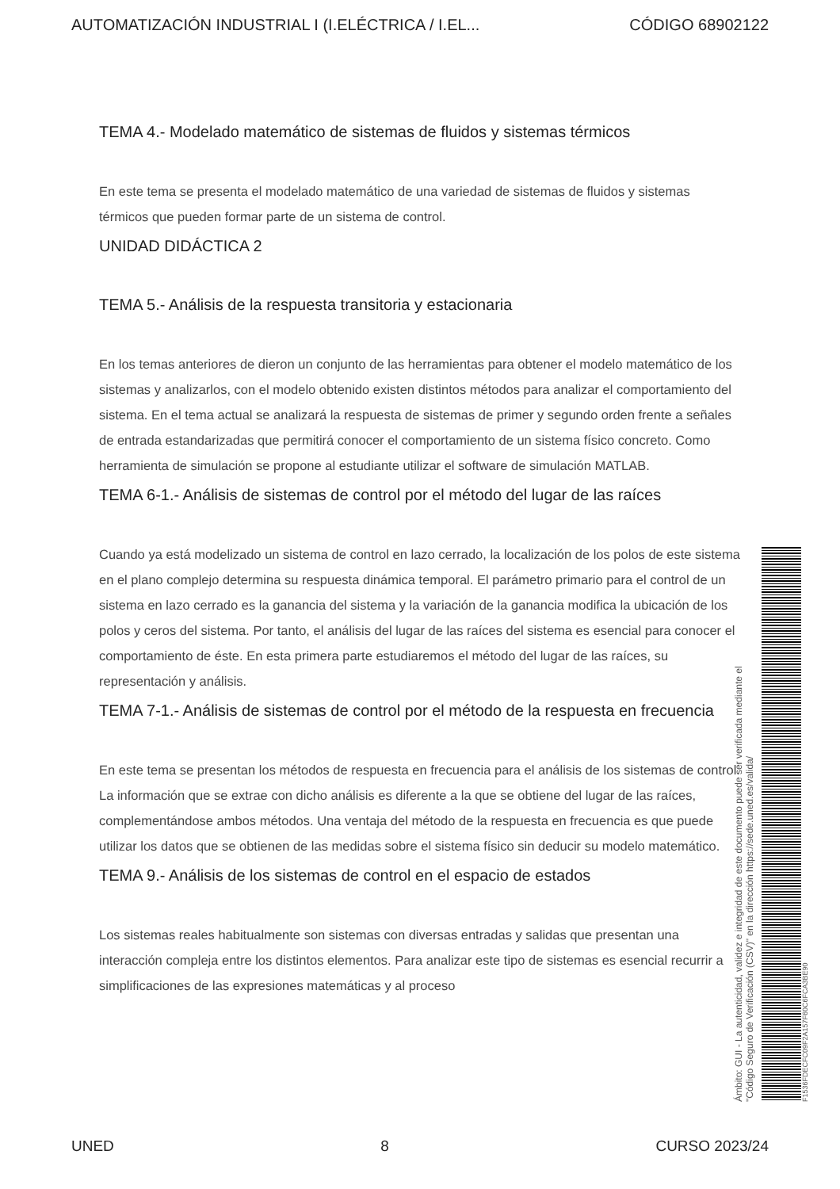AUTOMATIZACIÓN INDUSTRIAL I (I.ELÉCTRICA / I.EL... CÓDIGO 68902122
TEMA 4.- Modelado matemático de sistemas de fluidos y sistemas térmicos
En este tema se presenta el modelado matemático de una variedad de sistemas de fluidos y sistemas térmicos que pueden formar parte de un sistema de control.
UNIDAD DIDÁCTICA 2
TEMA 5.- Análisis de la respuesta transitoria y estacionaria
En los temas anteriores de dieron un conjunto de las herramientas para obtener el modelo matemático de los sistemas y analizarlos, con el modelo obtenido existen distintos métodos para analizar el comportamiento del sistema. En el tema actual se analizará la respuesta de sistemas de primer y segundo orden frente a señales de entrada estandarizadas que permitirá conocer el comportamiento de un sistema físico concreto. Como herramienta de simulación se propone al estudiante utilizar el software de simulación MATLAB.
TEMA 6-1.- Análisis de sistemas de control por el método del lugar de las raíces
Cuando ya está modelizado un sistema de control en lazo cerrado, la localización de los polos de este sistema en el plano complejo determina su respuesta dinámica temporal. El parámetro primario para el control de un sistema en lazo cerrado es la ganancia del sistema y la variación de la ganancia modifica la ubicación de los polos y ceros del sistema. Por tanto, el análisis del lugar de las raíces del sistema es esencial para conocer el comportamiento de éste. En esta primera parte estudiaremos el método del lugar de las raíces, su representación y análisis.
TEMA 7-1.- Análisis de sistemas de control por el método de la respuesta en frecuencia
En este tema se presentan los métodos de respuesta en frecuencia para el análisis de los sistemas de control. La información que se extrae con dicho análisis es diferente a la que se obtiene del lugar de las raíces, complementándose ambos métodos. Una ventaja del método de la respuesta en frecuencia es que puede utilizar los datos que se obtienen de las medidas sobre el sistema físico sin deducir su modelo matemático.
TEMA 9.- Análisis de los sistemas de control en el espacio de estados
Los sistemas reales habitualmente son sistemas con diversas entradas y salidas que presentan una interacción compleja entre los distintos elementos. Para analizar este tipo de sistemas es esencial recurrir a simplificaciones de las expresiones matemáticas y al proceso
Ámbito: GUI - La autenticidad, validez e integridad de este documento puede ser verificada mediante el
"Código Seguro de Verificación (CSV)" en la dirección https://sede.uned.es/valida/
F1536FDECFC09F2A157F60C6FCA3BE90
UNED 8 CURSO 2023/24